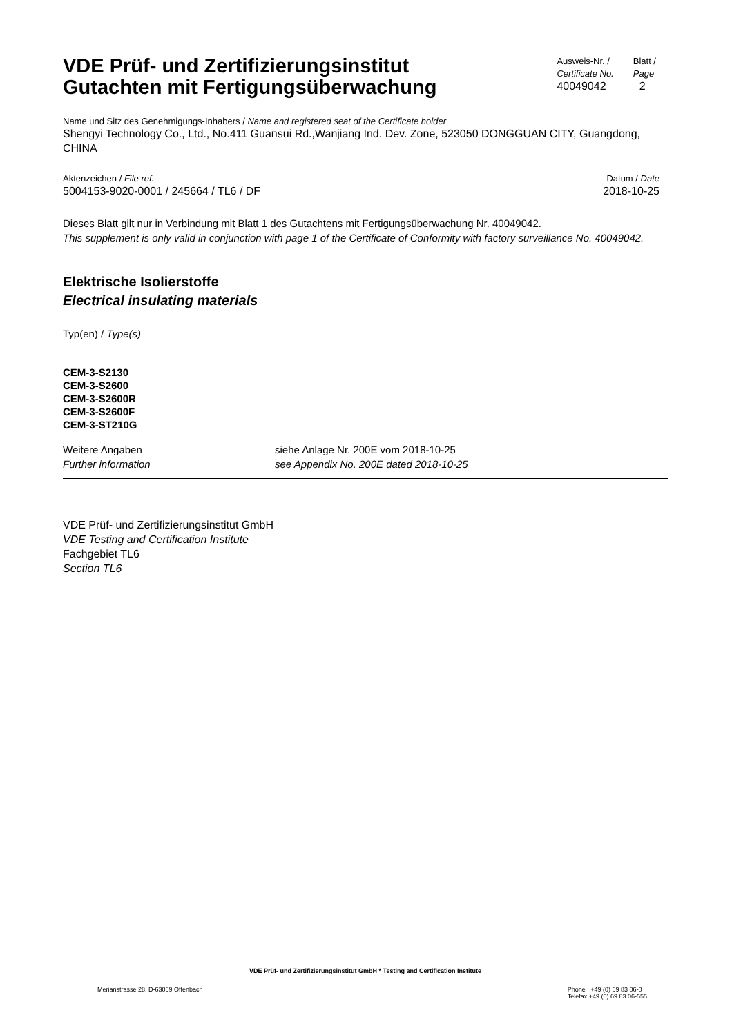VDE Prüf- und Zertifizierungsinstitut
Gutachten mit Fertigungsüberwachung
Ausweis-Nr. /
Certificate No.
40049042
Blatt /
Page
2
Name und Sitz des Genehmigungs-Inhabers / Name and registered seat of the Certificate holder
Shengyi Technology Co., Ltd., No.411 Guansui Rd.,Wanjiang Ind. Dev. Zone, 523050 DONGGUAN CITY, Guangdong, CHINA
Aktenzeichen / File ref.
5004153-9020-0001 / 245664 / TL6 / DF
Datum / Date
2018-10-25
Dieses Blatt gilt nur in Verbindung mit Blatt 1 des Gutachtens mit Fertigungsüberwachung Nr. 40049042.
This supplement is only valid in conjunction with page 1 of the Certificate of Conformity with factory surveillance No. 40049042.
Elektrische Isolierstoffe
Electrical insulating materials
Typ(en) / Type(s)
CEM-3-S2130
CEM-3-S2600
CEM-3-S2600R
CEM-3-S2600F
CEM-3-ST210G
Weitere Angaben
Further information
siehe Anlage Nr. 200E vom 2018-10-25
see Appendix No. 200E dated 2018-10-25
VDE Prüf- und Zertifizierungsinstitut GmbH
VDE Testing and Certification Institute
Fachgebiet TL6
Section TL6
VDE Prüf- und Zertifizierungsinstitut GmbH * Testing and Certification Institute
Merianstrasse 28, D-63069 Offenbach
Phone +49 (0) 69 83 06-0
Telefax +49 (0) 69 83 06-555